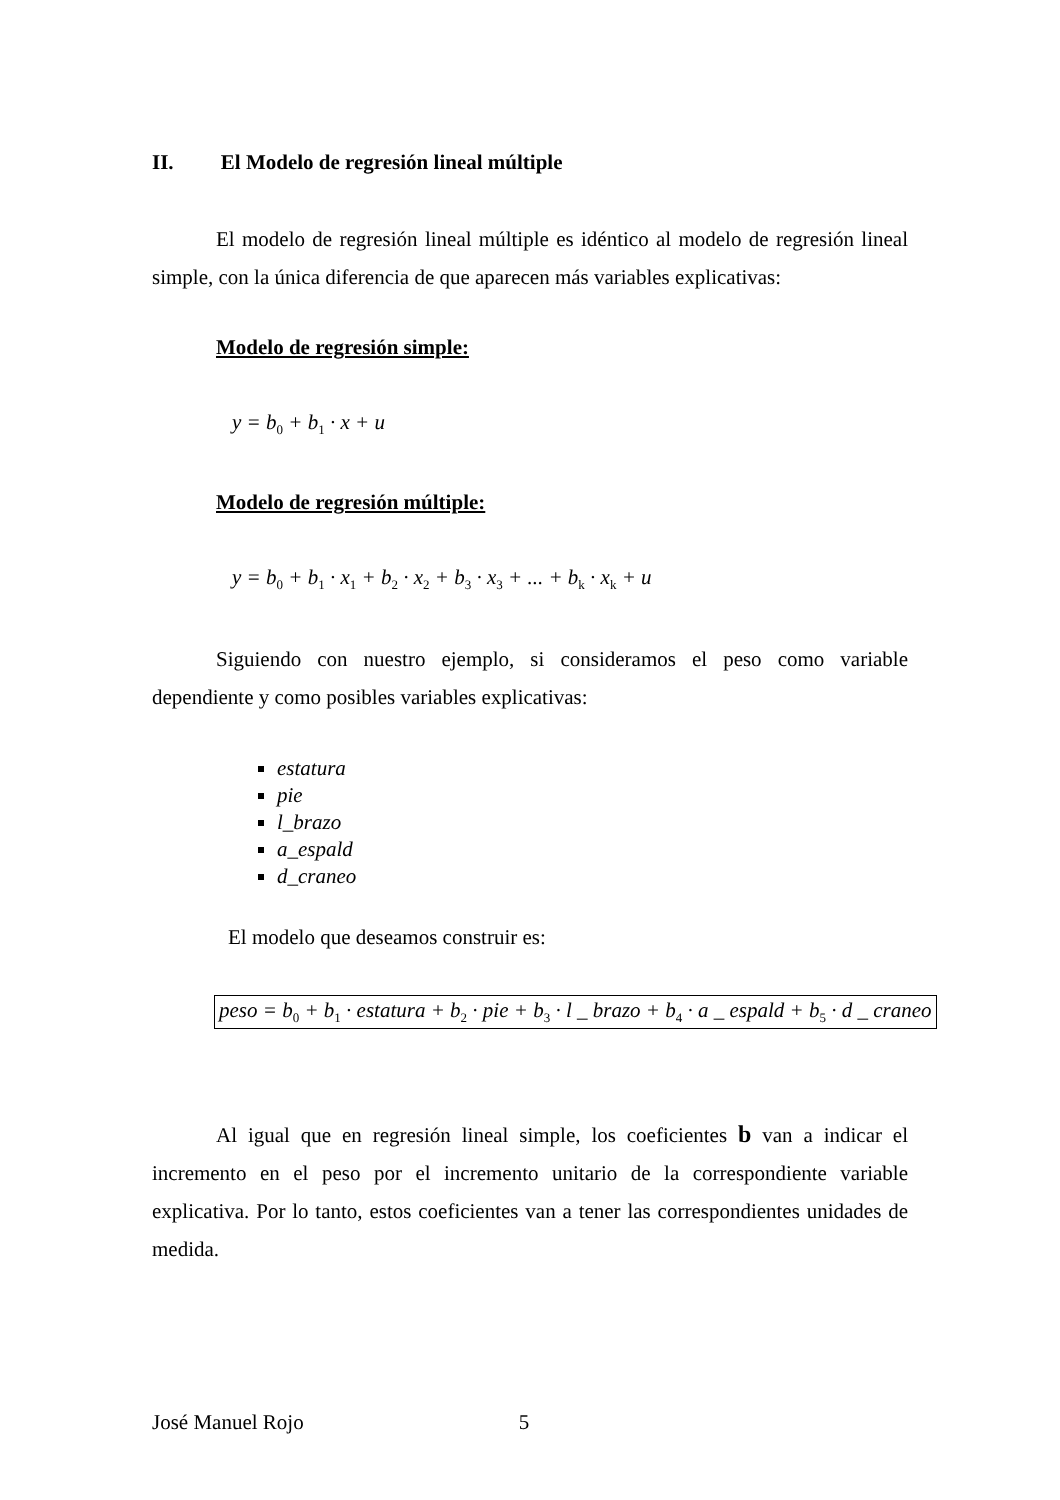II. El Modelo de regresión lineal múltiple
El modelo de regresión lineal múltiple es idéntico al modelo de regresión lineal simple, con la única diferencia de que aparecen más variables explicativas:
Modelo de regresión simple:
y = b<sub>0</sub> + b<sub>1</sub> · x + u
Modelo de regresión múltiple:
y = b<sub>0</sub> + b<sub>1</sub> · x<sub>1</sub> + b<sub>2</sub> · x<sub>2</sub> + b<sub>3</sub> · x<sub>3</sub> + ... + b<sub>k</sub> · x<sub>k</sub> + u
Siguiendo con nuestro ejemplo, si consideramos el peso como variable dependiente y como posibles variables explicativas:
estatura
pie
l_brazo
a_espald
d_craneo
El modelo que deseamos construir es:
peso = b<sub>0</sub> + b<sub>1</sub> · estatura + b<sub>2</sub> · pie + b<sub>3</sub> · l _ brazo + b<sub>4</sub> · a _ espald + b<sub>5</sub> · d _ craneo
Al igual que en regresión lineal simple, los coeficientes b van a indicar el incremento en el peso por el incremento unitario de la correspondiente variable explicativa. Por lo tanto, estos coeficientes van a tener las correspondientes unidades de medida.
José Manuel Rojo 5